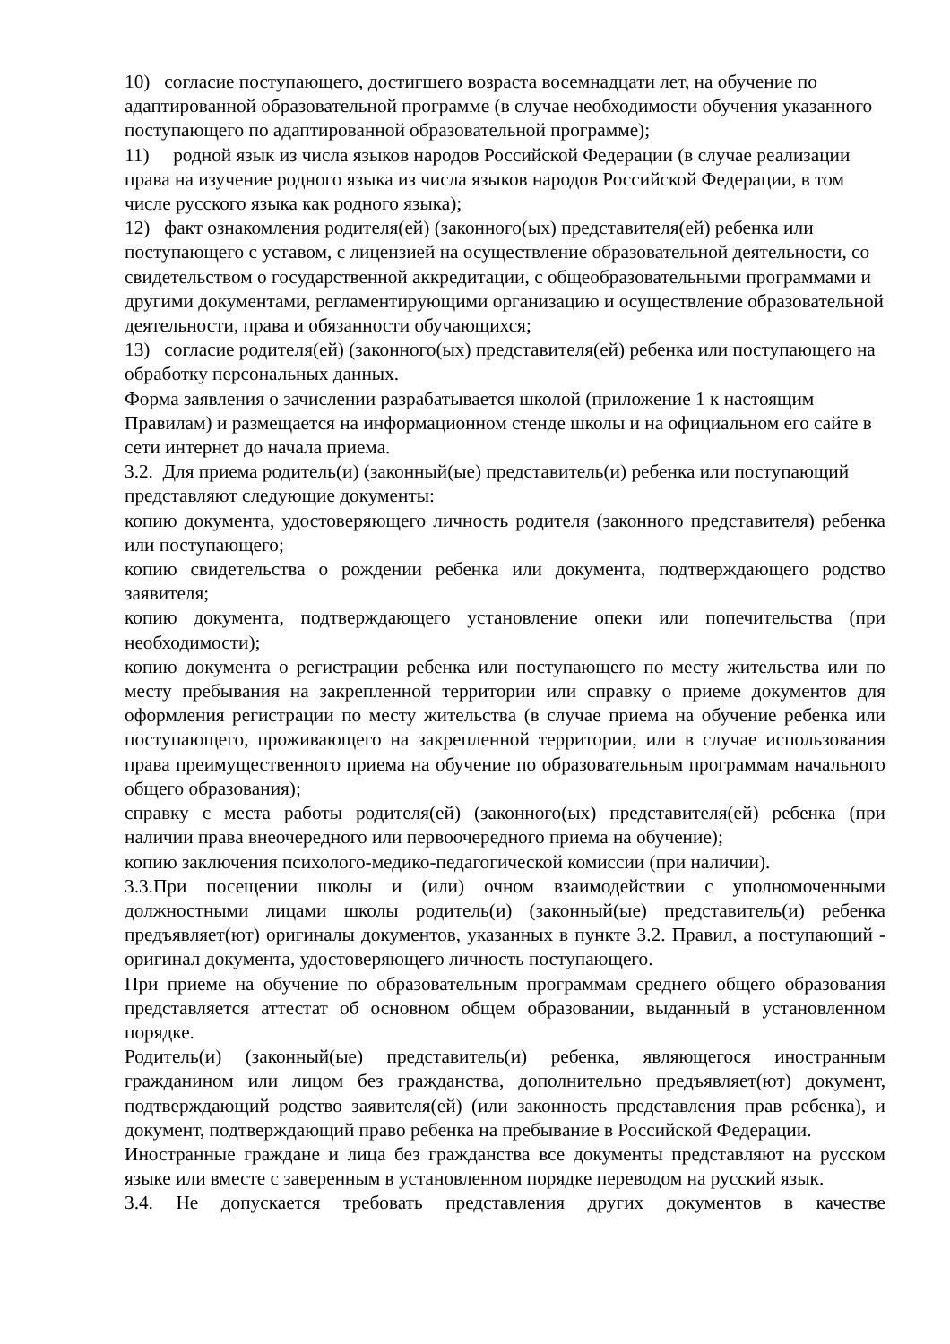10) согласие поступающего, достигшего возраста восемнадцати лет, на обучение по адаптированной образовательной программе (в случае необходимости обучения указанного поступающего по адаптированной образовательной программе);
11) родной язык из числа языков народов Российской Федерации (в случае реализации права на изучение родного языка из числа языков народов Российской Федерации, в том числе русского языка как родного языка);
12) факт ознакомления родителя(ей) (законного(ых) представителя(ей) ребенка или поступающего с уставом, с лицензией на осуществление образовательной деятельности, со свидетельством о государственной аккредитации, с общеобразовательными программами и другими документами, регламентирующими организацию и осуществление образовательной деятельности, права и обязанности обучающихся;
13) согласие родителя(ей) (законного(ых) представителя(ей) ребенка или поступающего на обработку персональных данных.
Форма заявления о зачислении разрабатывается школой (приложение 1 к настоящим Правилам) и размещается на информационном стенде школы и на официальном его сайте в сети интернет до начала приема.
3.2. Для приема родитель(и) (законный(ые) представитель(и) ребенка или поступающий представляют следующие документы:
копию документа, удостоверяющего личность родителя (законного представителя) ребенка или поступающего;
копию свидетельства о рождении ребенка или документа, подтверждающего родство заявителя;
копию документа, подтверждающего установление опеки или попечительства (при необходимости);
копию документа о регистрации ребенка или поступающего по месту жительства или по месту пребывания на закрепленной территории или справку о приеме документов для оформления регистрации по месту жительства (в случае приема на обучение ребенка или поступающего, проживающего на закрепленной территории, или в случае использования права преимущественного приема на обучение по образовательным программам начального общего образования);
справку с места работы родителя(ей) (законного(ых) представителя(ей) ребенка (при наличии права внеочередного или первоочередного приема на обучение);
копию заключения психолого-медико-педагогической комиссии (при наличии).
3.3.При посещении школы и (или) очном взаимодействии с уполномоченными должностными лицами школы родитель(и) (законный(ые) представитель(и) ребенка предъявляет(ют) оригиналы документов, указанных в пункте 3.2. Правил, а поступающий - оригинал документа, удостоверяющего личность поступающего.
При приеме на обучение по образовательным программам среднего общего образования представляется аттестат об основном общем образовании, выданный в установленном порядке.
Родитель(и) (законный(ые) представитель(и) ребенка, являющегося иностранным гражданином или лицом без гражданства, дополнительно предъявляет(ют) документ, подтверждающий родство заявителя(ей) (или законность представления прав ребенка), и документ, подтверждающий право ребенка на пребывание в Российской Федерации.
Иностранные граждане и лица без гражданства все документы представляют на русском языке или вместе с заверенным в установленном порядке переводом на русский язык.
3.4. Не допускается требовать представления других документов в качестве